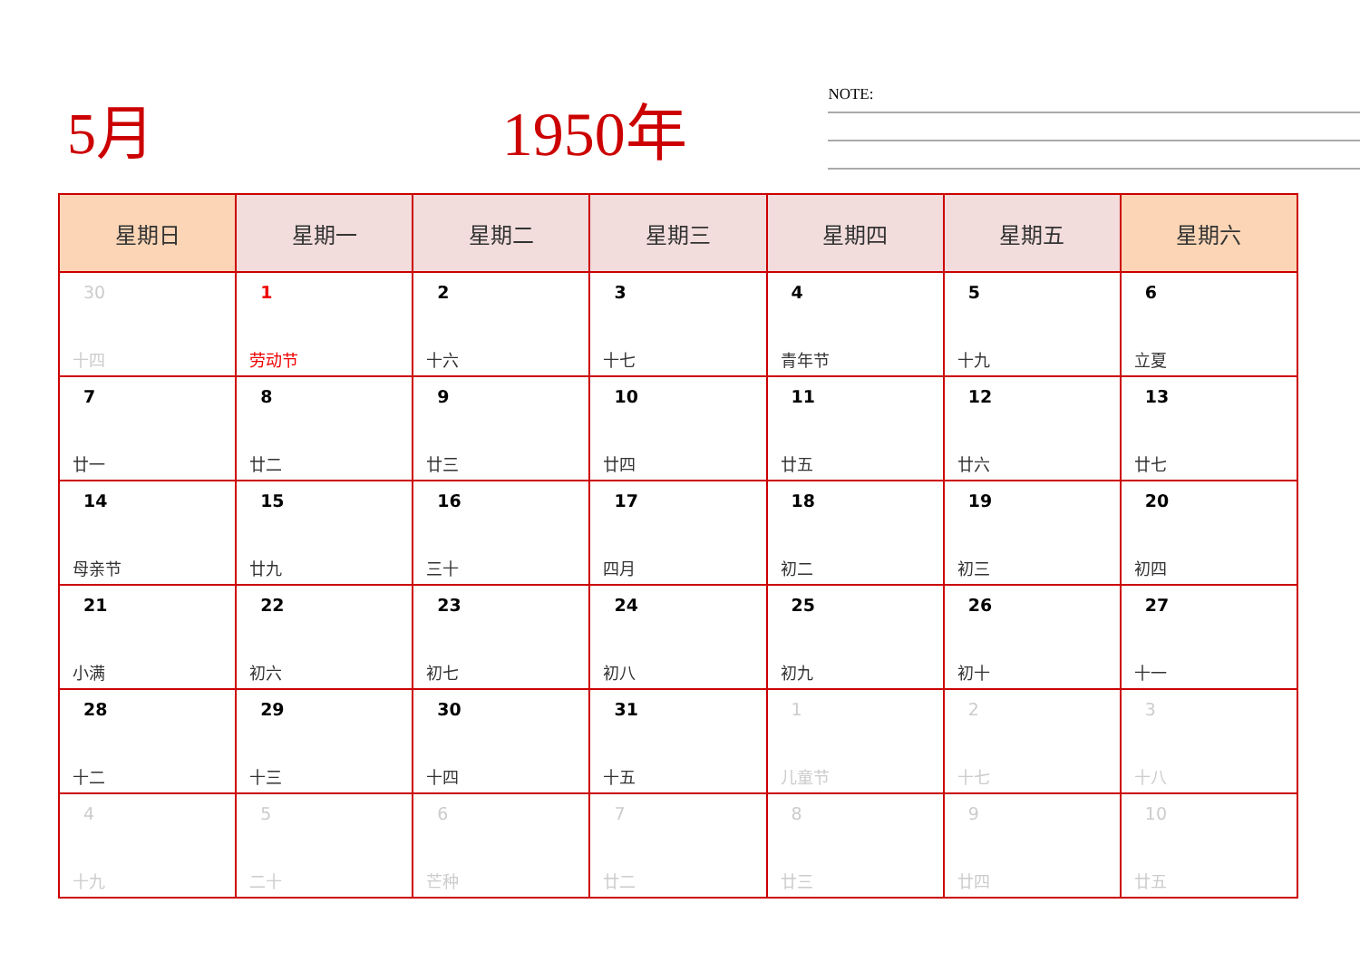5月
1950年
NOTE:
| 星期日 | 星期一 | 星期二 | 星期三 | 星期四 | 星期五 | 星期六 |
| --- | --- | --- | --- | --- | --- | --- |
| 30 十四 | 1 劳动节 | 2 十六 | 3 十七 | 4 青年节 | 5 十九 | 6 立夏 |
| 7 廿一 | 8 廿二 | 9 廿三 | 10 廿四 | 11 廿五 | 12 廿六 | 13 廿七 |
| 14 母亲节 | 15 廿九 | 16 三十 | 17 四月 | 18 初二 | 19 初三 | 20 初四 |
| 21 小满 | 22 初六 | 23 初七 | 24 初八 | 25 初九 | 26 初十 | 27 十一 |
| 28 十二 | 29 十三 | 30 十四 | 31 十五 | 1 儿童节 | 2 十七 | 3 十八 |
| 4 十九 | 5 二十 | 6 芒种 | 7 廿二 | 8 廿三 | 9 廿四 | 10 廿五 |